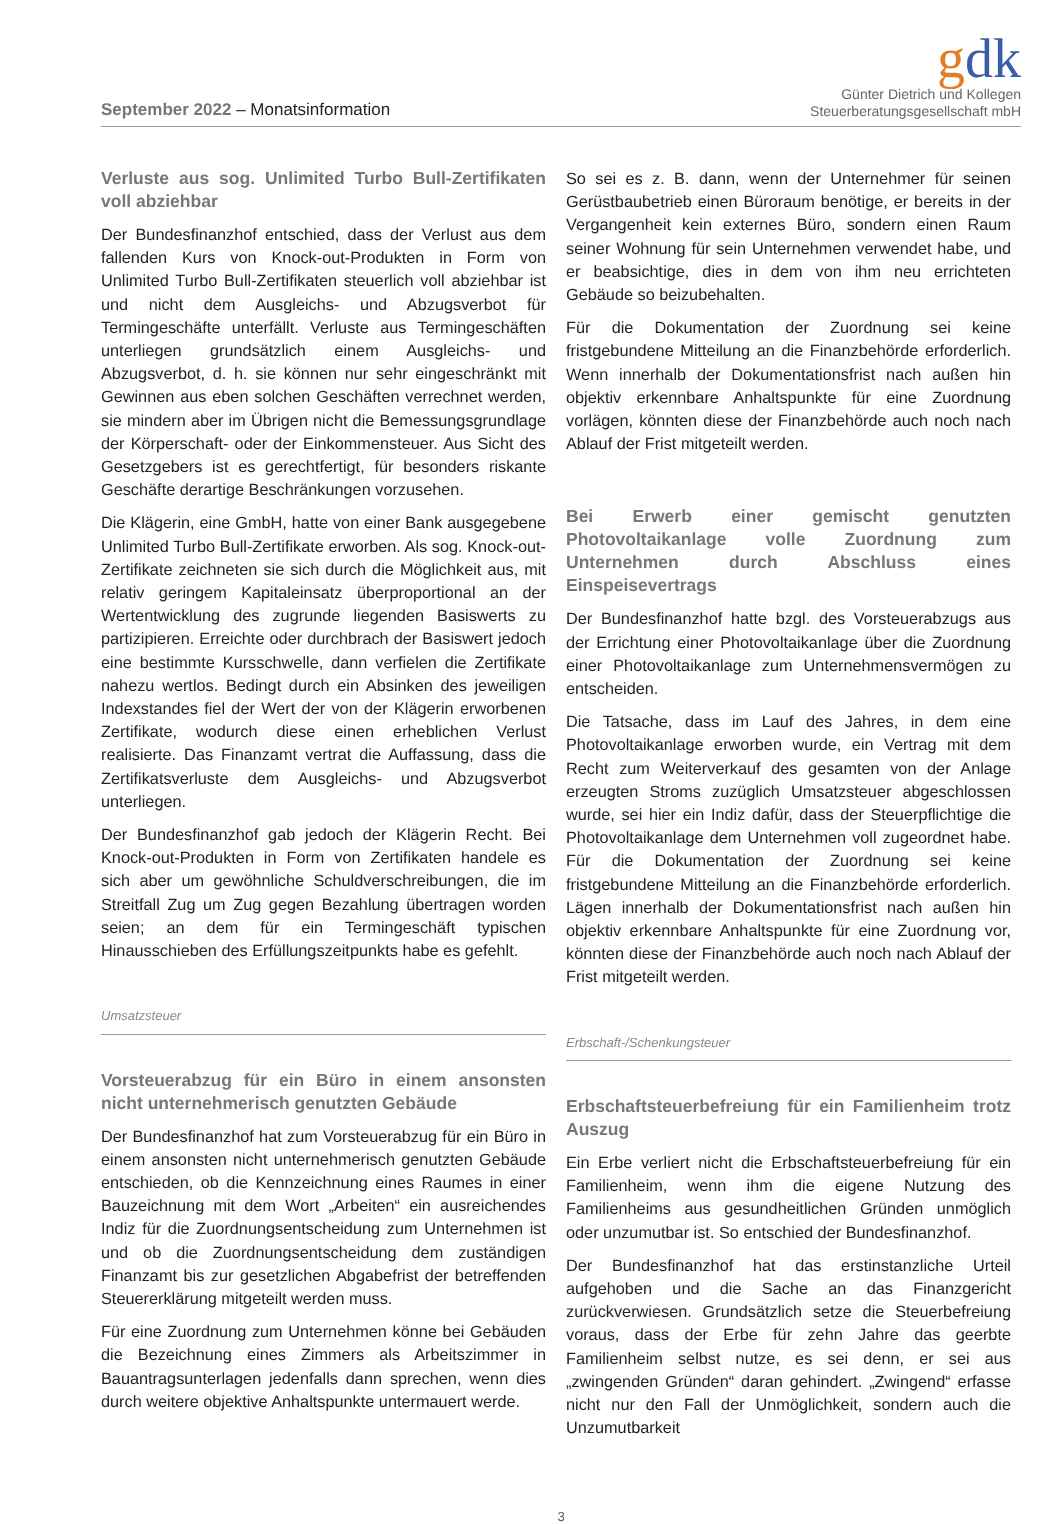September 2022 – Monatsinformation
gdk
Günter Dietrich und Kollegen
Steuerberatungsgesellschaft mbH
Verluste aus sog. Unlimited Turbo Bull-Zertifikaten voll abziehbar
Der Bundesfinanzhof entschied, dass der Verlust aus dem fallenden Kurs von Knock-out-Produkten in Form von Unlimited Turbo Bull-Zertifikaten steuerlich voll abziehbar ist und nicht dem Ausgleichs- und Abzugsverbot für Termingeschäfte unterfällt. Verluste aus Termingeschäften unterliegen grundsätzlich einem Ausgleichs- und Abzugsverbot, d. h. sie können nur sehr eingeschränkt mit Gewinnen aus eben solchen Geschäften verrechnet werden, sie mindern aber im Übrigen nicht die Bemessungsgrundlage der Körperschaft- oder der Einkommensteuer. Aus Sicht des Gesetzgebers ist es gerechtfertigt, für besonders riskante Geschäfte derartige Beschränkungen vorzusehen.
Die Klägerin, eine GmbH, hatte von einer Bank ausgegebene Unlimited Turbo Bull-Zertifikate erworben. Als sog. Knock-out-Zertifikate zeichneten sie sich durch die Möglichkeit aus, mit relativ geringem Kapitaleinsatz überproportional an der Wertentwicklung des zugrunde liegenden Basiswerts zu partizipieren. Erreichte oder durchbrach der Basiswert jedoch eine bestimmte Kursschwelle, dann verfielen die Zertifikate nahezu wertlos. Bedingt durch ein Absinken des jeweiligen Indexstandes fiel der Wert der von der Klägerin erworbenen Zertifikate, wodurch diese einen erheblichen Verlust realisierte. Das Finanzamt vertrat die Auffassung, dass die Zertifikatsverluste dem Ausgleichs- und Abzugsverbot unterliegen.
Der Bundesfinanzhof gab jedoch der Klägerin Recht. Bei Knock-out-Produkten in Form von Zertifikaten handele es sich aber um gewöhnliche Schuldverschreibungen, die im Streitfall Zug um Zug gegen Bezahlung übertragen worden seien; an dem für ein Termingeschäft typischen Hinausschieben des Erfüllungszeitpunkts habe es gefehlt.
Umsatzsteuer
Vorsteuerabzug für ein Büro in einem ansonsten nicht unternehmerisch genutzten Gebäude
Der Bundesfinanzhof hat zum Vorsteuerabzug für ein Büro in einem ansonsten nicht unternehmerisch genutzten Gebäude entschieden, ob die Kennzeichnung eines Raumes in einer Bauzeichnung mit dem Wort „Arbeiten“ ein ausreichendes Indiz für die Zuordnungsentscheidung zum Unternehmen ist und ob die Zuordnungsentscheidung dem zuständigen Finanzamt bis zur gesetzlichen Abgabefrist der betreffenden Steuererklärung mitgeteilt werden muss.
Für eine Zuordnung zum Unternehmen könne bei Gebäuden die Bezeichnung eines Zimmers als Arbeitszimmer in Bauantragsunterlagen jedenfalls dann sprechen, wenn dies durch weitere objektive Anhaltspunkte untermauert werde.
So sei es z. B. dann, wenn der Unternehmer für seinen Gerüstbaubetrieb einen Büroraum benötige, er bereits in der Vergangenheit kein externes Büro, sondern einen Raum seiner Wohnung für sein Unternehmen verwendet habe, und er beabsichtige, dies in dem von ihm neu errichteten Gebäude so beizubehalten.
Für die Dokumentation der Zuordnung sei keine fristgebundene Mitteilung an die Finanzbehörde erforderlich. Wenn innerhalb der Dokumentationsfrist nach außen hin objektiv erkennbare Anhaltspunkte für eine Zuordnung vorlägen, könnten diese der Finanzbehörde auch noch nach Ablauf der Frist mitgeteilt werden.
Bei Erwerb einer gemischt genutzten Photovoltaikanlage volle Zuordnung zum Unternehmen durch Abschluss eines Einspeisevertrags
Der Bundesfinanzhof hatte bzgl. des Vorsteuerabzugs aus der Errichtung einer Photovoltaikanlage über die Zuordnung einer Photovoltaikanlage zum Unternehmensvermögen zu entscheiden.
Die Tatsache, dass im Lauf des Jahres, in dem eine Photovoltaikanlage erworben wurde, ein Vertrag mit dem Recht zum Weiterverkauf des gesamten von der Anlage erzeugten Stroms zuzüglich Umsatzsteuer abgeschlossen wurde, sei hier ein Indiz dafür, dass der Steuerpflichtige die Photovoltaikanlage dem Unternehmen voll zugeordnet habe. Für die Dokumentation der Zuordnung sei keine fristgebundene Mitteilung an die Finanzbehörde erforderlich. Lägen innerhalb der Dokumentationsfrist nach außen hin objektiv erkennbare Anhaltspunkte für eine Zuordnung vor, könnten diese der Finanzbehörde auch noch nach Ablauf der Frist mitgeteilt werden.
Erbschaft-/Schenkungsteuer
Erbschaftsteuerbefreiung für ein Familienheim trotz Auszug
Ein Erbe verliert nicht die Erbschaftsteuerbefreiung für ein Familienheim, wenn ihm die eigene Nutzung des Familienheims aus gesundheitlichen Gründen unmöglich oder unzumutbar ist. So entschied der Bundesfinanzhof.
Der Bundesfinanzhof hat das erstinstanzliche Urteil aufgehoben und die Sache an das Finanzgericht zurückverwiesen. Grundsätzlich setze die Steuerbefreiung voraus, dass der Erbe für zehn Jahre das geerbte Familienheim selbst nutze, es sei denn, er sei aus „zwingenden Gründen“ daran gehindert. „Zwingend“ erfasse nicht nur den Fall der Unmöglichkeit, sondern auch die Unzumutbarkeit
3